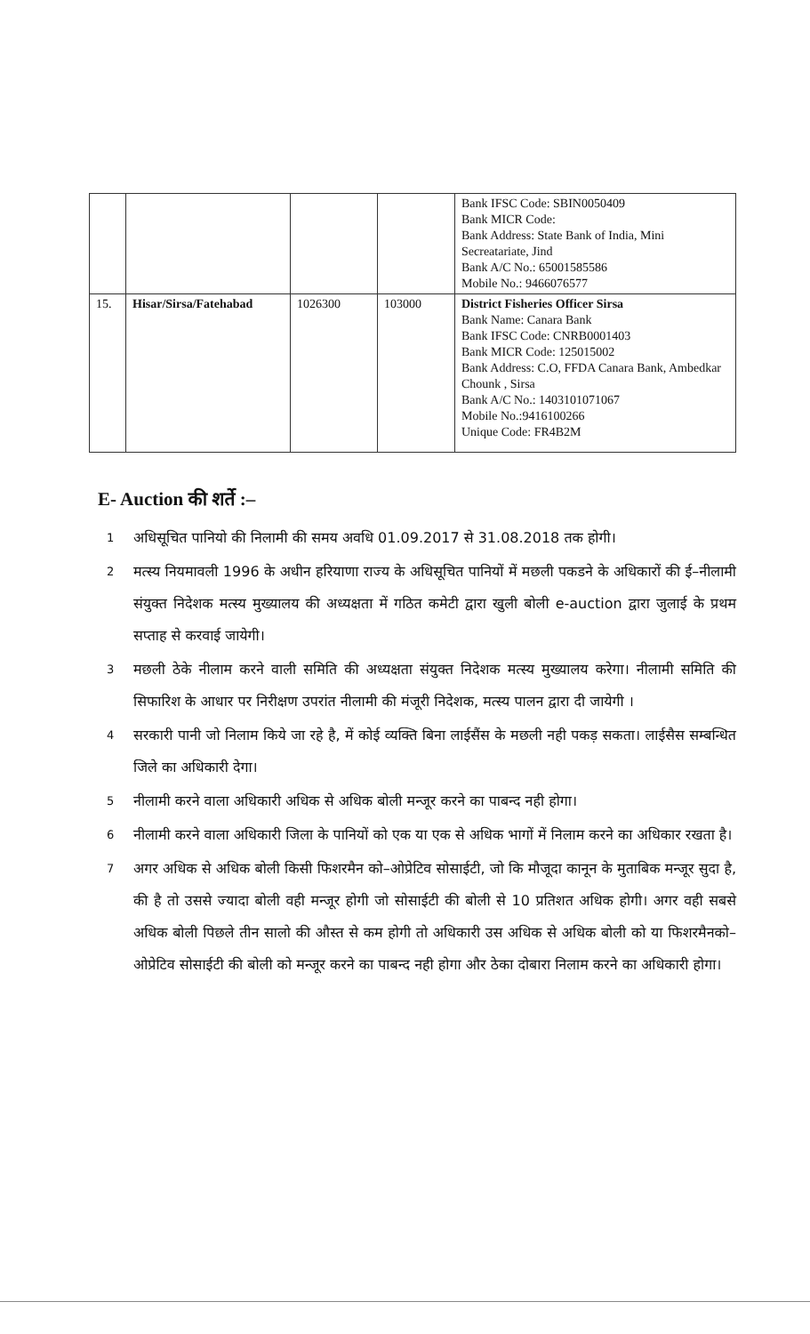| | | | | Bank IFSC Code: SBIN0050409 Bank MICR Code: Bank Address: State Bank of India, Mini Secreatariate, Jind Bank A/C No.: 65001585586 Mobile No.: 9466076577 |
| 15. | Hisar/Sirsa/Fatehabad | 1026300 | 103000 | District Fisheries Officer Sirsa Bank Name: Canara Bank Bank IFSC Code: CNRB0001403 Bank MICR Code: 125015002 Bank Address: C.O, FFDA Canara Bank, Ambedkar Chounk , Sirsa Bank A/C No.: 1403101071067 Mobile No.:9416100266 Unique Code: FR4B2M |
E- Auction की शर्ते :–
1 अधिसूचित पानियो की निलामी की समय अवधि 01.09.2017 से 31.08.2018 तक होगी।
2 मत्स्य नियमावली 1996 के अधीन हरियाणा राज्य के अधिसूचित पानियों में मछली पकडने के अधिकारों की ई–नीलामी संयुक्त निदेशक मत्स्य मुख्यालय की अध्यक्षता में गठित कमेटी द्वारा खुली बोली e-auction द्वारा जुलाई के प्रथम सप्ताह से करवाई जायेगी।
3 मछली ठेके नीलाम करने वाली समिति की अध्यक्षता संयुक्त निदेशक मत्स्य मुख्यालय करेगा। नीलामी समिति की सिफारिश के आधार पर निरीक्षण उपरांत नीलामी की मंजूरी निदेशक, मत्स्य पालन द्वारा दी जायेगी ।
4 सरकारी पानी जो निलाम किये जा रहे है, में कोई व्यक्ति बिना लाईसैंस के मछली नही पकड़ सकता। लाईसैस सम्बन्धित जिले का अधिकारी देगा।
5 नीलामी करने वाला अधिकारी अधिक से अधिक बोली मन्जूर करने का पाबन्द नही होगा।
6 नीलामी करने वाला अधिकारी जिला के पानियों को एक या एक से अधिक भागों में निलाम करने का अधिकार रखता है।
7 अगर अधिक से अधिक बोली किसी फिशरमैन को–ओप्रेटिव सोसाईटी, जो कि मौजूदा कानून के मुताबिक मन्जूर सुदा है, की है तो उससे ज्यादा बोली वही मन्जूर होगी जो सोसाईटी की बोली से 10 प्रतिशत अधिक होगी। अगर वही सबसे अधिक बोली पिछले तीन सालो की औस्त से कम होगी तो अधिकारी उस अधिक से अधिक बोली को या फिशरमैनको–ओप्रेटिव सोसाईटी की बोली को मन्जूर करने का पाबन्द नही होगा और ठेका दोबारा निलाम करने का अधिकारी होगा।